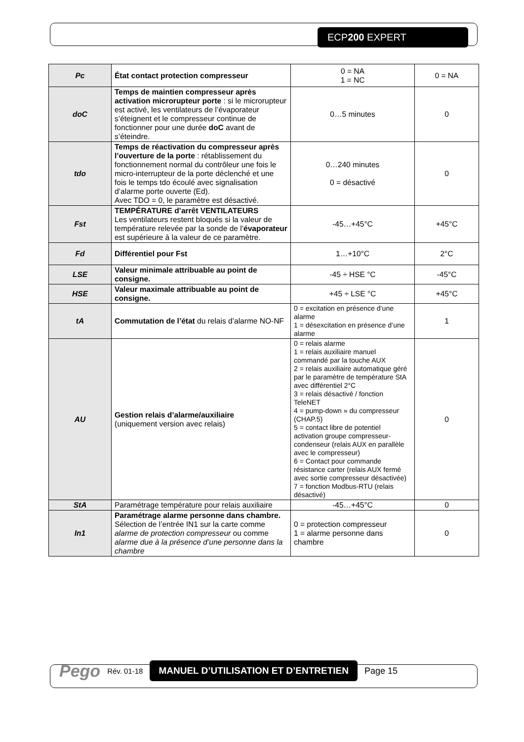ECP200 EXPERT
| Pc | État contact protection compresseur | 0 = NA 1 = NC | 0 = NA |
| doC | Temps de maintien compresseur après activation microrupteur porte : si le microrupteur est activé, les ventilateurs de l’évaporateur s’éteignent et le compresseur continue de fonctionner pour une durée doC avant de s’éteindre. | 0…5 minutes | 0 |
| tdo | Temps de réactivation du compresseur après l’ouverture de la porte : rétablissement du fonctionnement normal du contrôleur une fois le micro-interrupteur de la porte déclenché et une fois le temps tdo écoulé avec signalisation d’alarme porte ouverte (Ed). Avec TDO = 0, le paramètre est désactivé. | 0…240 minutes 0 = désactivé | 0 |
| Fst | TEMPÉRATURE d’arrêt VENTILATEURS Les ventilateurs restent bloqués si la valeur de température relevée par la sonde de l’ évaporateur est supérieure à la valeur de ce paramètre. | -45…+45°C | +45°C |
| Fd | Différentiel pour Fst | 1…+10°C | 2°C |
| LSE | Valeur minimale attribuable au point de consigne. | -45 ÷ HSE °C | -45°C |
| HSE | Valeur maximale attribuable au point de consigne. | +45 ÷ LSE °C | +45°C |
| tA | Commutation de l’état du relais d’alarme NO-NF | 0 = excitation en présence d’une alarme 1 = désexcitation en présence d’une alarme | 1 |
| AU | Gestion relais d’alarme/auxiliaire (uniquement version avec relais) | 0 = relais alarme 1 = relais auxiliaire manuel commandé par la touche AUX 2 = relais auxiliaire automatique géré par le paramètre de température StA avec différentiel 2°C 3 = relais désactivé / fonction TeleNET 4 = pump-down » du compresseur (CHAP.5) 5 = contact libre de potentiel activation groupe compresseur-condenseur (relais AUX en parallèle avec le compresseur) 6 = Contact pour commande résistance carter (relais AUX fermé avec sortie compresseur désactivée) 7 = fonction Modbus-RTU (relais désactivé) | 0 |
| StA | Paramétrage température pour relais auxiliaire | -45…+45°C | 0 |
| In1 | Paramétrage alarme personne dans chambre. Sélection de l’entrée IN1 sur la carte comme alarme de protection compresseur ou comme alarme due à la présence d’une personne dans la chambre | 0 = protection compresseur 1 = alarme personne dans chambre | 0 |
Pego Rév. 01-18 MANUEL D’UTILISATION ET D’ENTRETIEN Page 15